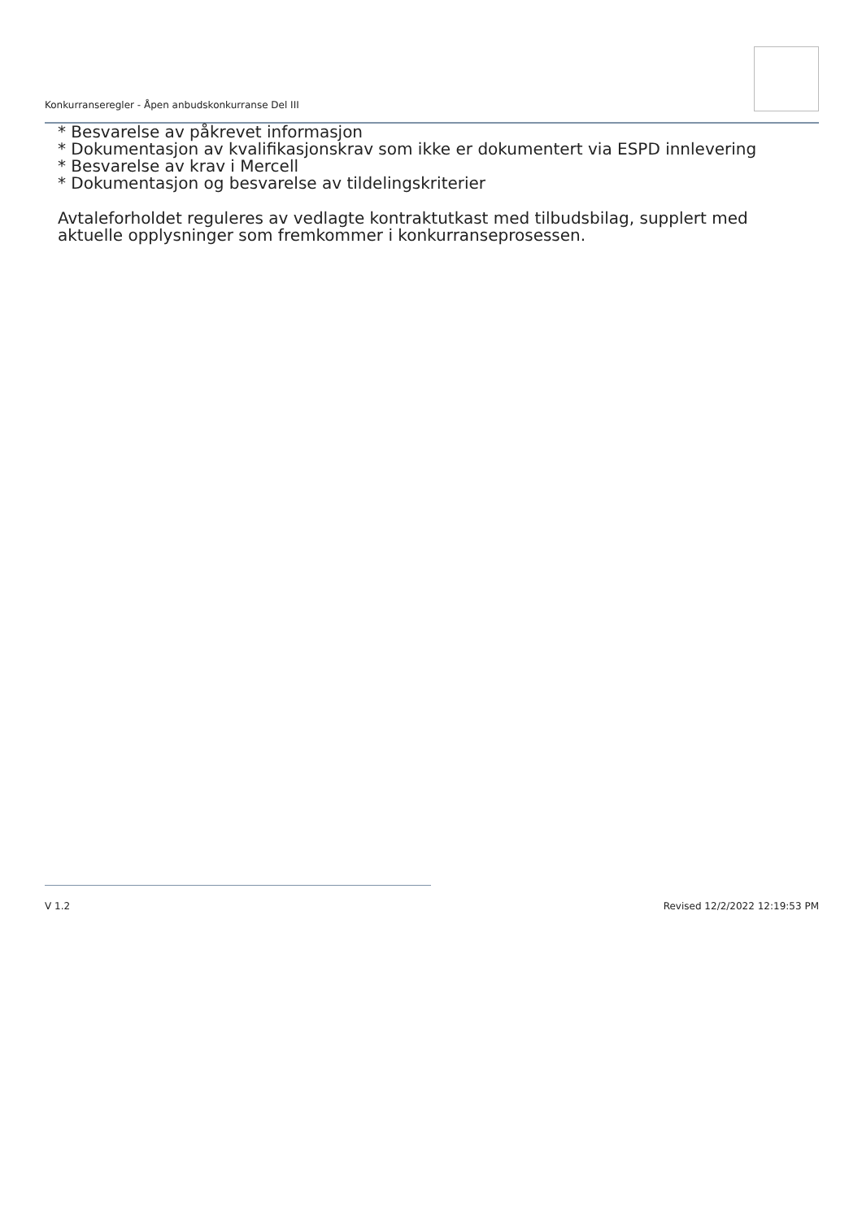Konkurranseregler - Åpen anbudskonkurranse Del III
* Besvarelse av påkrevet informasjon
* Dokumentasjon av kvalifikasjonskrav som ikke er dokumentert via ESPD innlevering
* Besvarelse av krav i Mercell
* Dokumentasjon og besvarelse av tildelingskriterier
Avtaleforholdet reguleres av vedlagte kontraktutkast med tilbudsbilag, supplert med aktuelle opplysninger som fremkommer i konkurranseprosessen.
V 1.2 Revised 12/2/2022 12:19:53 PM